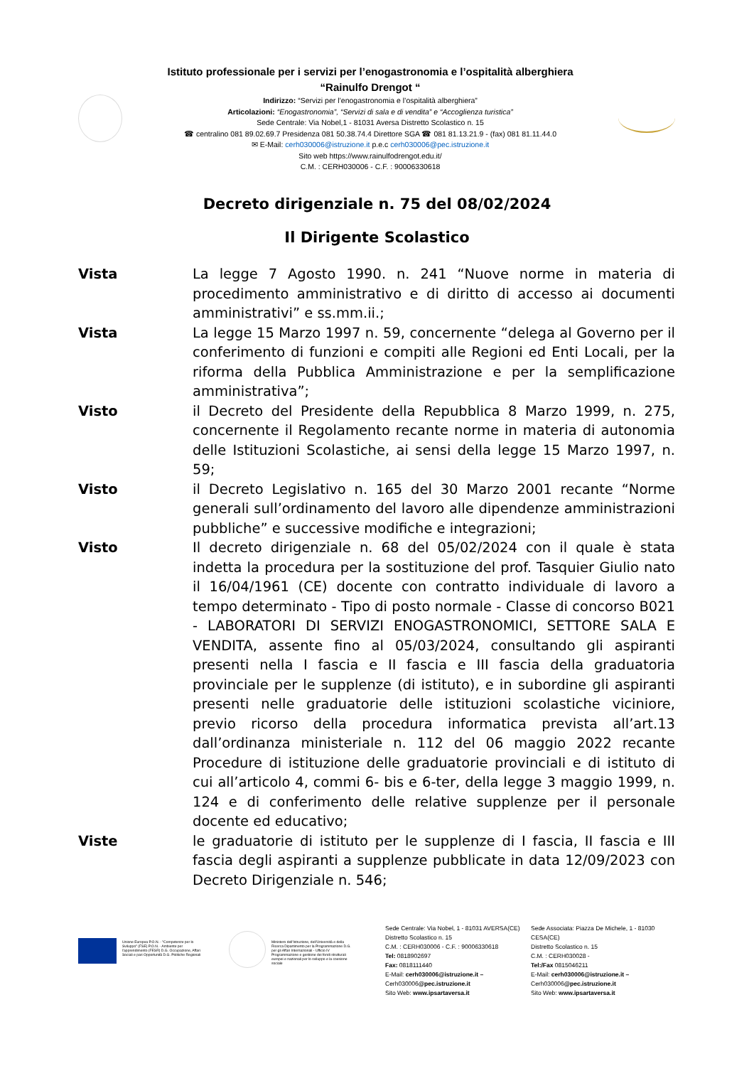Istituto professionale per i servizi per l’enogastronomia e l’ospitalità alberghiera
“Rainulfo Drengot “
Indirizzo: “Servizi per l’enogastronomia e l’ospitalità alberghiera”
Articolazioni: “Enogastronomia”, “Servizi di sala e di vendita” e “Accoglienza turistica”
Sede Centrale: Via Nobel,1 - 81031 Aversa Distretto Scolastico n. 15
☎ centralino 081 89.02.69.7 Presidenza 081 50.38.74.4 Direttore SGA ☎ 081 81.13.21.9 - (fax) 081 81.11.44.0
✉ E-Mail: cerh030006@istruzione.it p.e.c cerh030006@pec.istruzione.it
Sito web https://www.rainulfodrengot.edu.it/
C.M. : CERH030006 - C.F. : 90006330618
Decreto dirigenziale n. 75 del 08/02/2024
Il Dirigente Scolastico
Vista La legge 7 Agosto 1990. n. 241 “Nuove norme in materia di procedimento amministrativo e di diritto di accesso ai documenti amministrativi” e ss.mm.ii.;
Vista La legge 15 Marzo 1997 n. 59, concernente “delega al Governo per il conferimento di funzioni e compiti alle Regioni ed Enti Locali, per la riforma della Pubblica Amministrazione e per la semplificazione amministrativa”;
Visto il Decreto del Presidente della Repubblica 8 Marzo 1999, n. 275, concernente il Regolamento recante norme in materia di autonomia delle Istituzioni Scolastiche, ai sensi della legge 15 Marzo 1997, n. 59;
Visto il Decreto Legislativo n. 165 del 30 Marzo 2001 recante “Norme generali sull’ordinamento del lavoro alle dipendenze amministrazioni pubbliche” e successive modifiche e integrazioni;
Visto Il decreto dirigenziale n. 68 del 05/02/2024 con il quale è stata indetta la procedura per la sostituzione del prof. Tasquier Giulio nato il 16/04/1961 (CE) docente con contratto individuale di lavoro a tempo determinato - Tipo di posto normale - Classe di concorso B021 - LABORATORI DI SERVIZI ENOGASTRONOMICI, SETTORE SALA E VENDITA, assente fino al 05/03/2024, consultando gli aspiranti presenti nella I fascia e II fascia e III fascia della graduatoria provinciale per le supplenze (di istituto), e in subordine gli aspiranti presenti nelle graduatorie delle istituzioni scolastiche viciniore, previo ricorso della procedura informatica prevista all’art.13 dall’ordinanza ministeriale n. 112 del 06 maggio 2022 recante Procedure di istituzione delle graduatorie provinciali e di istituto di cui all’articolo 4, commi 6- bis e 6-ter, della legge 3 maggio 1999, n. 124 e di conferimento delle relative supplenze per il personale docente ed educativo;
Viste le graduatorie di istituto per le supplenze di I fascia, II fascia e III fascia degli aspiranti a supplenze pubblicate in data 12/09/2023 con Decreto Dirigenziale n. 546;
Unione Europea P.O.N. - "Competenze per lo Sviluppo" (FSE) P.O.N. - Ambiente per l'apprendimento (FESR) D.G. Occupazione, Affari Sociali e pari Opportunità D.G. Politiche Regionali
Ministero dell'Istruzione, dell'Università e della Ricerca Dipartimento per la Programmazione D.G. per gli Affari Internazionali - Ufficio IV Programmazione e gestione dei fondi strutturali europei e nazionali per lo sviluppo e la coesione sociale
Sede Centrale: Via Nobel, 1 - 81031 AVERSA(CE)
Distretto Scolastico n. 15
C.M. : CERH030006 - C.F. : 90006330618
Tel: 0818902697
Fax: 0818111440
E-Mail: cerh030006@istruzione.it – Cerh030006@pec.istruzione.it
Sito Web: www.ipsartaversa.it
Sede Associata: Piazza De Michele, 1 - 81030 CESA(CE)
Distretto Scolastico n. 15
C.M. : CERH030028 -
Tel:/Fax 0815046211
E-Mail: cerh030006@istruzione.it – Cerh030006@pec.istruzione.it
Sito Web: www.ipsartaversa.it